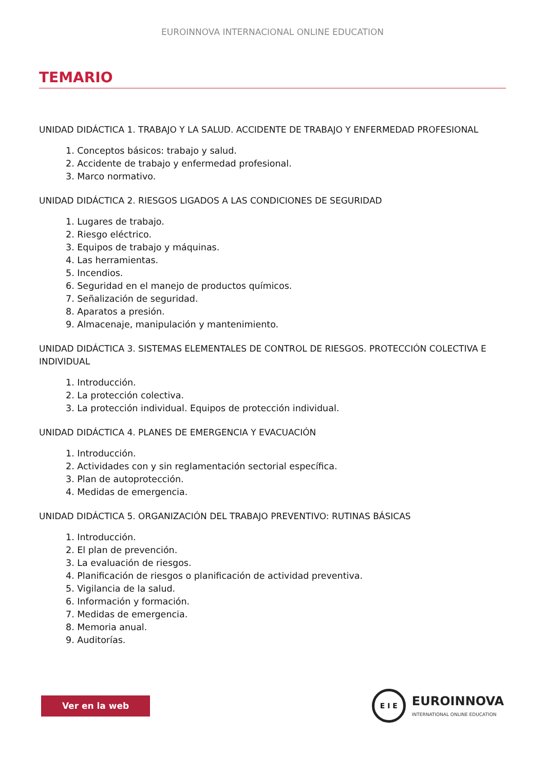EUROINNOVA INTERNACIONAL ONLINE EDUCATION
TEMARIO
UNIDAD DIDÁCTICA 1. TRABAJO Y LA SALUD. ACCIDENTE DE TRABAJO Y ENFERMEDAD PROFESIONAL
1. Conceptos básicos: trabajo y salud.
2. Accidente de trabajo y enfermedad profesional.
3. Marco normativo.
UNIDAD DIDÁCTICA 2. RIESGOS LIGADOS A LAS CONDICIONES DE SEGURIDAD
1. Lugares de trabajo.
2. Riesgo eléctrico.
3. Equipos de trabajo y máquinas.
4. Las herramientas.
5. Incendios.
6. Seguridad en el manejo de productos químicos.
7. Señalización de seguridad.
8. Aparatos a presión.
9. Almacenaje, manipulación y mantenimiento.
UNIDAD DIDÁCTICA 3. SISTEMAS ELEMENTALES DE CONTROL DE RIESGOS. PROTECCIÓN COLECTIVA E INDIVIDUAL
1. Introducción.
2. La protección colectiva.
3. La protección individual. Equipos de protección individual.
UNIDAD DIDÁCTICA 4. PLANES DE EMERGENCIA Y EVACUACIÓN
1. Introducción.
2. Actividades con y sin reglamentación sectorial específica.
3. Plan de autoprotección.
4. Medidas de emergencia.
UNIDAD DIDÁCTICA 5. ORGANIZACIÓN DEL TRABAJO PREVENTIVO: RUTINAS BÁSICAS
1. Introducción.
2. El plan de prevención.
3. La evaluación de riesgos.
4. Planificación de riesgos o planificación de actividad preventiva.
5. Vigilancia de la salud.
6. Información y formación.
7. Medidas de emergencia.
8. Memoria anual.
9. Auditorías.
Ver en la web
E I E
EUROINNOVA
INTERNATIONAL ONLINE EDUCATION